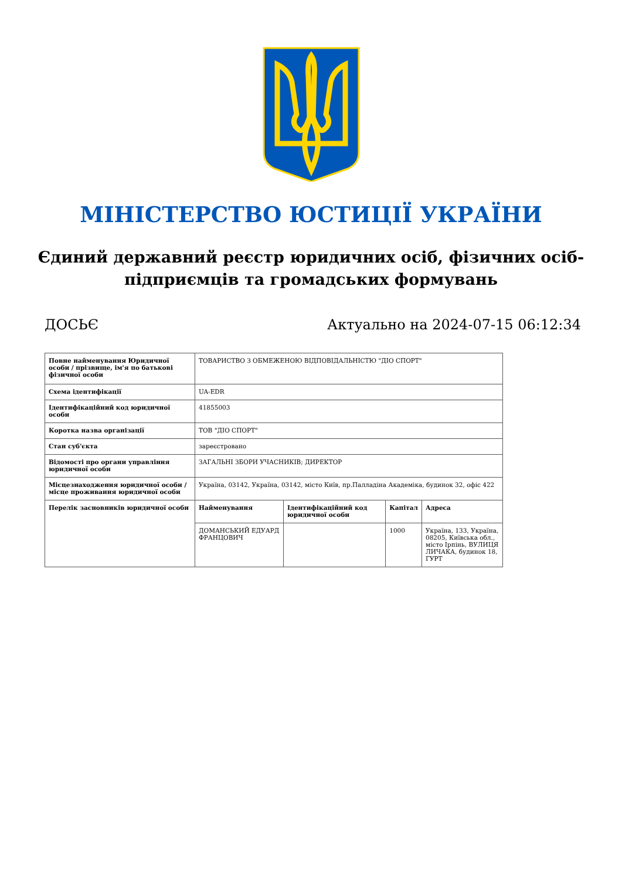МІНІСТЕРСТВО ЮСТИЦІЇ УКРАЇНИ
Єдиний державний реєстр юридичних осіб, фізичних осіб-підприємців та громадських формувань
ДОСЬЄ Актуально на 2024-07-15 06:12:34
| Повне найменування Юридичної особи / прізвище, ім'я по батькові фізичної особи | ТОВАРИСТВО З ОБМЕЖЕНОЮ ВІДПОВІДАЛЬНІСТЮ "ДІО СПОРТ" | | | |
| Схема ідентифікації | UA-EDR | | | |
| Ідентифікаційний код юридичної особи | 41855003 | | | |
| Коротка назва організації | ТОВ "ДІО СПОРТ" | | | |
| Стан суб'єкта | зареєстровано | | | |
| Відомості про органи управління юридичної особи | ЗАГАЛЬНІ ЗБОРИ УЧАСНИКІВ; ДИРЕКТОР | | | |
| Місцезнаходження юридичної особи / місце проживання юридичної особи | Україна, 03142, Україна, 03142, місто Київ, пр.Палладіна Академіка, будинок 32, офіс 422 | | | |
| Перелік засновників юридичної особи | Найменування | Ідентифікаційний код юридичної особи | Капітал | Адреса |
| | ДОМАНСЬКИЙ ЕДУАРД ФРАНЦОВИЧ | | 1000 | Україна, 133, Україна, 08205, Київська обл., місто Ірпінь, ВУЛИЦЯ ЛИЧАКА, будинок 18, ГУРТ |